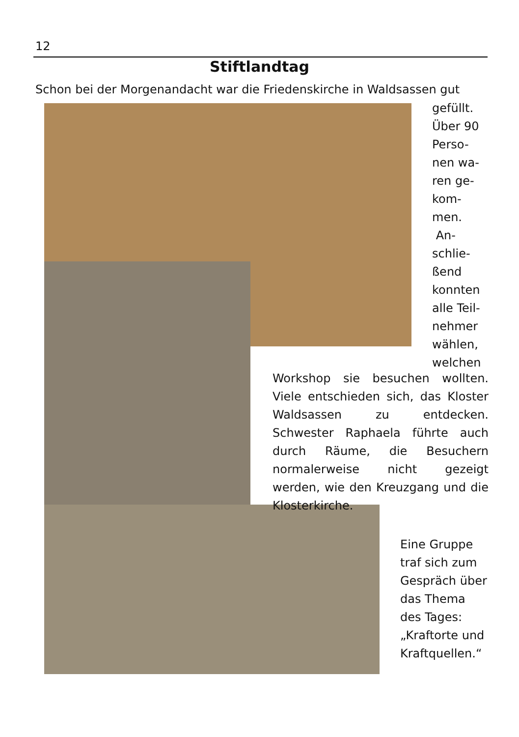12
Stiftlandtag
Schon bei der Morgenandacht war die Friedenskirche in Waldsassen gut
gefüllt.
Über 90
Perso-
nen wa-
ren ge-
kom-
men.
An-
schlie-
ßend
konnten
alle Teil-
nehmer
wählen,
welchen
Workshop sie besuchen wollten. Viele entschieden sich, das Kloster Waldsassen zu entdecken. Schwester Raphaela führte auch durch Räume, die Besuchern normalerweise nicht gezeigt werden, wie den Kreuzgang und die Klosterkirche.
Eine Gruppe traf sich zum Gespräch über das Thema des Tages: „Kraftorte und Kraftquellen.“